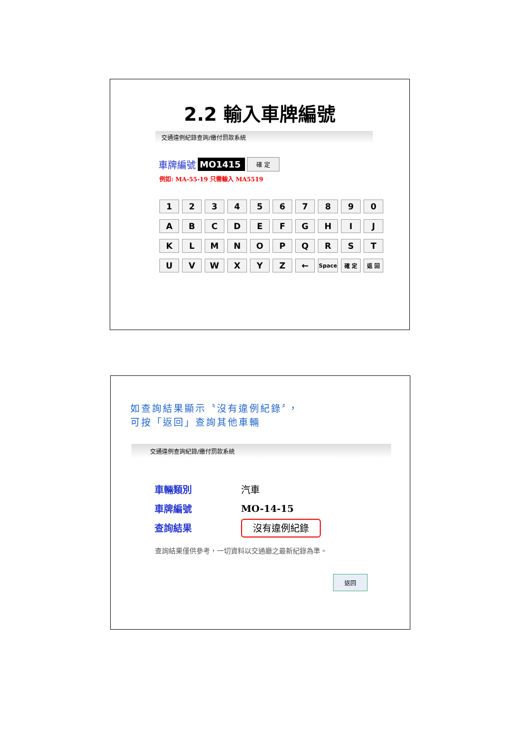2.2 輸入車牌編號
交通違例紀錄查詢/繳付罰款系統
車牌編號 MO1415 確 定
例如: MA-55-19 只需輸入 MA5519
| 1 | 2 | 3 | 4 | 5 | 6 | 7 | 8 | 9 | 0 |
| A | B | C | D | E | F | G | H | I | J |
| K | L | M | N | O | P | Q | R | S | T |
| U | V | W | X | Y | Z | ← | Space | 確 定 | 返 回 |
如查詢結果顯示〝沒有違例紀錄〞，
可按「返回」查詢其他車輛
交通違例查詢紀錄/繳付罰款系統
| 車輛類別 | 汽車 |
| 車牌編號 | MO-14-15 |
| 查詢結果 | 沒有違例紀錄 |
查詢結果僅供參考，一切資料以交通廳之最新紀錄為準。
返回